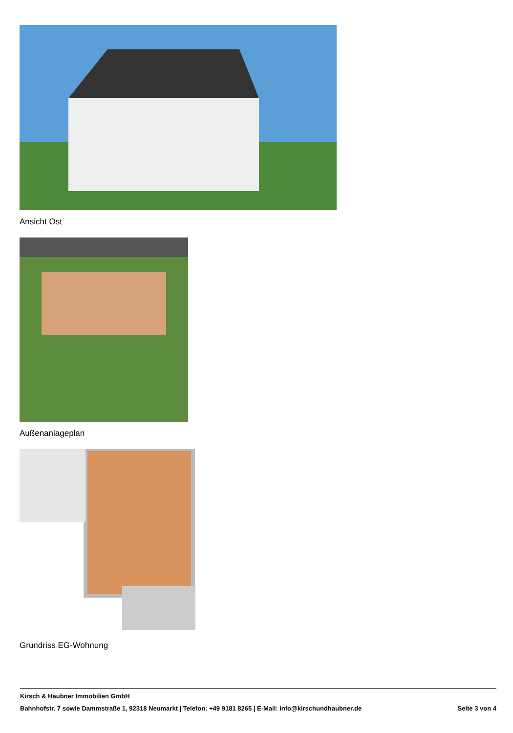Ansicht Ost
Außenanlageplan
Grundriss EG-Wohnung
Kirsch & Haubner Immobilien GmbH
Bahnhofstr. 7 sowie Dammstraße 1, 92318 Neumarkt | Telefon: +49 9181 8265 | E-Mail: info@kirschundhaubner.de Seite 3 von 4